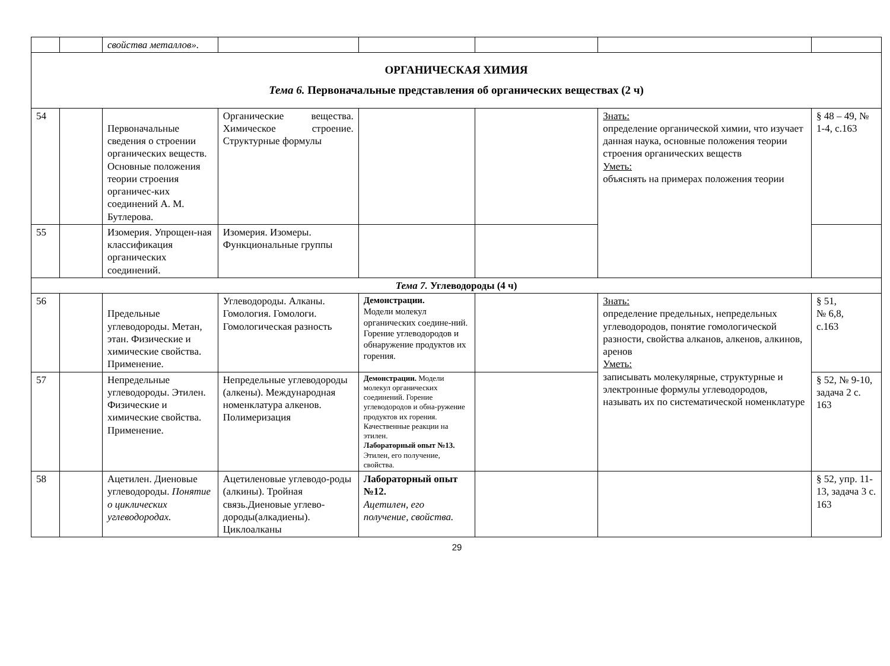| | | свойства металлов». | | | | | |
| ОРГАНИЧЕСКАЯ ХИМИЯ Тема 6. Первоначальные представления об органических веществах (2 ч) | | | | | | | |
| 54 | | Первоначальные сведения о строении органических веществ. Основные положения теории строения органичес-ких соединений А. М. Бутлерова. | Органические вещества. Химическое строение. Структурные формулы | | | Знать: определение органической химии, что изучает данная наука, основные положения теории строения органических веществ Уметь: объяснять на примерах положения теории | § 48 – 49, № 1-4, с.163 |
| 55 | | Изомерия. Упрощен-ная классификация органических соединений. | Изомерия. Изомеры. Функциональные группы | | | | |
| Тема 7. Углеводороды (4 ч) | | | | | | | |
| 56 | | Предельные углеводороды. Метан, этан. Физические и химические свойства. Применение. | Углеводороды. Алканы. Гомология. Гомологи. Гомологическая разность | Демонстрации. Модели молекул органических соедине-ний. Горение углеводородов и обнаружение продуктов их горения. | | Знать: определение предельных, непредельных углеводородов, понятие гомологической разности, свойства алканов, алкенов, алкинов, аренов Уметь: записывать молекулярные, структурные и электронные формулы углеводородов, называть их по систематической номенклатуре | § 51, № 6,8, с.163 |
| 57 | | Непредельные углеводороды. Этилен. Физические и химические свойства. Применение. | Непредельные углеводороды (алкены). Международная номенклатура алкенов. Полимеризация | Демонстрации. Модели молекул органических соединений. Горение углеводородов и обна-ружение продуктов их горения. Качественные реакции на этилен. Лабораторный опыт №13. Этилен, его получение, свойства. | | | § 52, № 9-10, задача 2 с. 163 |
| 58 | | Ацетилен. Диеновые углеводороды. Понятие о циклических углеводородах. | Ацетиленовые углеводо-роды (алкины). Тройная связь.Диеновые углево-дороды(алкадиены). Циклоалканы | Лабораторный опыт №12. Ацетилен, его получение, свойства. | | | § 52, упр. 11-13, задача 3 с. 163 |
29